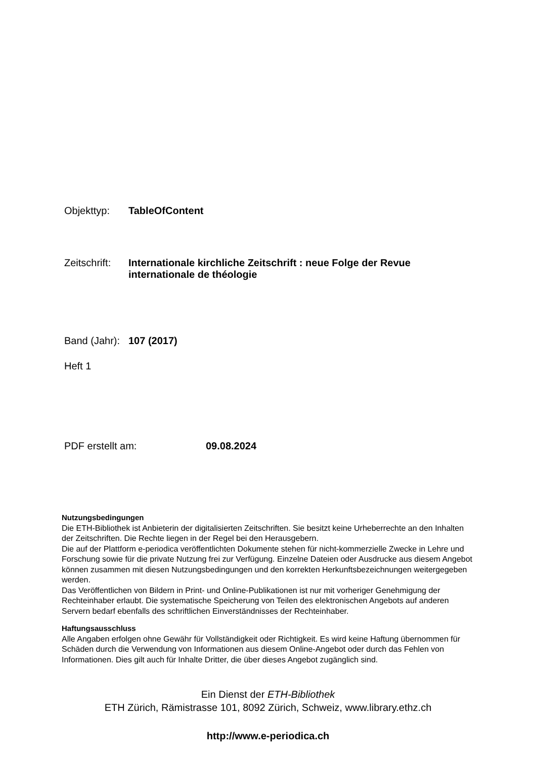Objekttyp: TableOfContent
Zeitschrift:
Internationale kirchliche Zeitschrift : neue Folge der Revue internationale de théologie
Band (Jahr):
107 (2017)
Heft 1
PDF erstellt am: 09.08.2024
Nutzungsbedingungen
Die ETH-Bibliothek ist Anbieterin der digitalisierten Zeitschriften. Sie besitzt keine Urheberrechte an den Inhalten der Zeitschriften. Die Rechte liegen in der Regel bei den Herausgebern.
Die auf der Plattform e-periodica veröffentlichten Dokumente stehen für nicht-kommerzielle Zwecke in Lehre und Forschung sowie für die private Nutzung frei zur Verfügung. Einzelne Dateien oder Ausdrucke aus diesem Angebot können zusammen mit diesen Nutzungsbedingungen und den korrekten Herkunftsbezeichnungen weitergegeben werden.
Das Veröffentlichen von Bildern in Print- und Online-Publikationen ist nur mit vorheriger Genehmigung der Rechteinhaber erlaubt. Die systematische Speicherung von Teilen des elektronischen Angebots auf anderen Servern bedarf ebenfalls des schriftlichen Einverständnisses der Rechteinhaber.
Haftungsausschluss
Alle Angaben erfolgen ohne Gewähr für Vollständigkeit oder Richtigkeit. Es wird keine Haftung übernommen für Schäden durch die Verwendung von Informationen aus diesem Online-Angebot oder durch das Fehlen von Informationen. Dies gilt auch für Inhalte Dritter, die über dieses Angebot zugänglich sind.
Ein Dienst der ETH-Bibliothek
ETH Zürich, Rämistrasse 101, 8092 Zürich, Schweiz, www.library.ethz.ch
http://www.e-periodica.ch